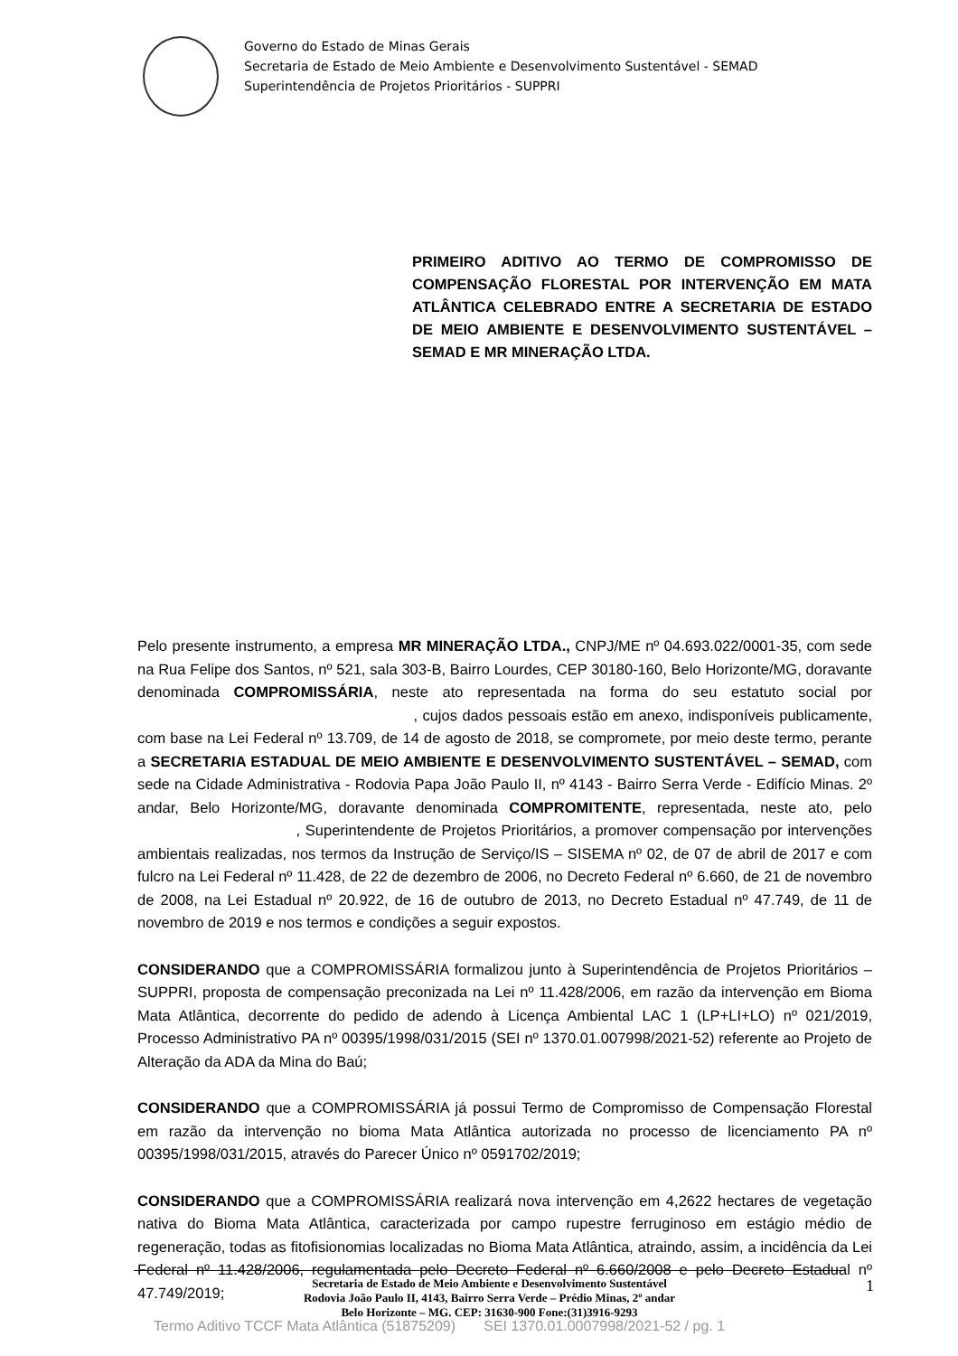Governo do Estado de Minas Gerais
Secretaria de Estado de Meio Ambiente e Desenvolvimento Sustentável - SEMAD
Superintendência de Projetos Prioritários - SUPPRI
PRIMEIRO ADITIVO AO TERMO DE COMPROMISSO DE COMPENSAÇÃO FLORESTAL POR INTERVENÇÃO EM MATA ATLÂNTICA CELEBRADO ENTRE A SECRETARIA DE ESTADO DE MEIO AMBIENTE E DESENVOLVIMENTO SUSTENTÁVEL – SEMAD E MR MINERAÇÃO LTDA.
Pelo presente instrumento, a empresa MR MINERAÇÃO LTDA., CNPJ/ME nº 04.693.022/0001-35, com sede na Rua Felipe dos Santos, nº 521, sala 303-B, Bairro Lourdes, CEP 30180-160, Belo Horizonte/MG, doravante denominada COMPROMISSÁRIA, neste ato representada na forma do seu estatuto social por , cujos dados pessoais estão em anexo, indisponíveis publicamente, com base na Lei Federal nº 13.709, de 14 de agosto de 2018, se compromete, por meio deste termo, perante a SECRETARIA ESTADUAL DE MEIO AMBIENTE E DESENVOLVIMENTO SUSTENTÁVEL – SEMAD, com sede na Cidade Administrativa - Rodovia Papa João Paulo II, nº 4143 - Bairro Serra Verde - Edifício Minas. 2º andar, Belo Horizonte/MG, doravante denominada COMPROMITENTE, representada, neste ato, pelo , Superintendente de Projetos Prioritários, a promover compensação por intervenções ambientais realizadas, nos termos da Instrução de Serviço/IS – SISEMA nº 02, de 07 de abril de 2017 e com fulcro na Lei Federal nº 11.428, de 22 de dezembro de 2006, no Decreto Federal nº 6.660, de 21 de novembro de 2008, na Lei Estadual nº 20.922, de 16 de outubro de 2013, no Decreto Estadual nº 47.749, de 11 de novembro de 2019 e nos termos e condições a seguir expostos.
CONSIDERANDO que a COMPROMISSÁRIA formalizou junto à Superintendência de Projetos Prioritários – SUPPRI, proposta de compensação preconizada na Lei nº 11.428/2006, em razão da intervenção em Bioma Mata Atlântica, decorrente do pedido de adendo à Licença Ambiental LAC 1 (LP+LI+LO) nº 021/2019, Processo Administrativo PA nº 00395/1998/031/2015 (SEI nº 1370.01.007998/2021-52) referente ao Projeto de Alteração da ADA da Mina do Baú;
CONSIDERANDO que a COMPROMISSÁRIA já possui Termo de Compromisso de Compensação Florestal em razão da intervenção no bioma Mata Atlântica autorizada no processo de licenciamento PA nº 00395/1998/031/2015, através do Parecer Único nº 0591702/2019;
CONSIDERANDO que a COMPROMISSÁRIA realizará nova intervenção em 4,2622 hectares de vegetação nativa do Bioma Mata Atlântica, caracterizada por campo rupestre ferruginoso em estágio médio de regeneração, todas as fitofisionomias localizadas no Bioma Mata Atlântica, atraindo, assim, a incidência da Lei Federal nº 11.428/2006, regulamentada pelo Decreto Federal nº 6.660/2008 e pelo Decreto Estadual nº 47.749/2019;
Secretaria de Estado de Meio Ambiente e Desenvolvimento Sustentável
Rodovia João Paulo II, 4143, Bairro Serra Verde – Prédio Minas, 2º andar
Belo Horizonte – MG. CEP: 31630-900 Fone:(31)3916-9293
1
Termo Aditivo TCCF Mata Atlântica (51875209) SEI 1370.01.0007998/2021-52 / pg. 1